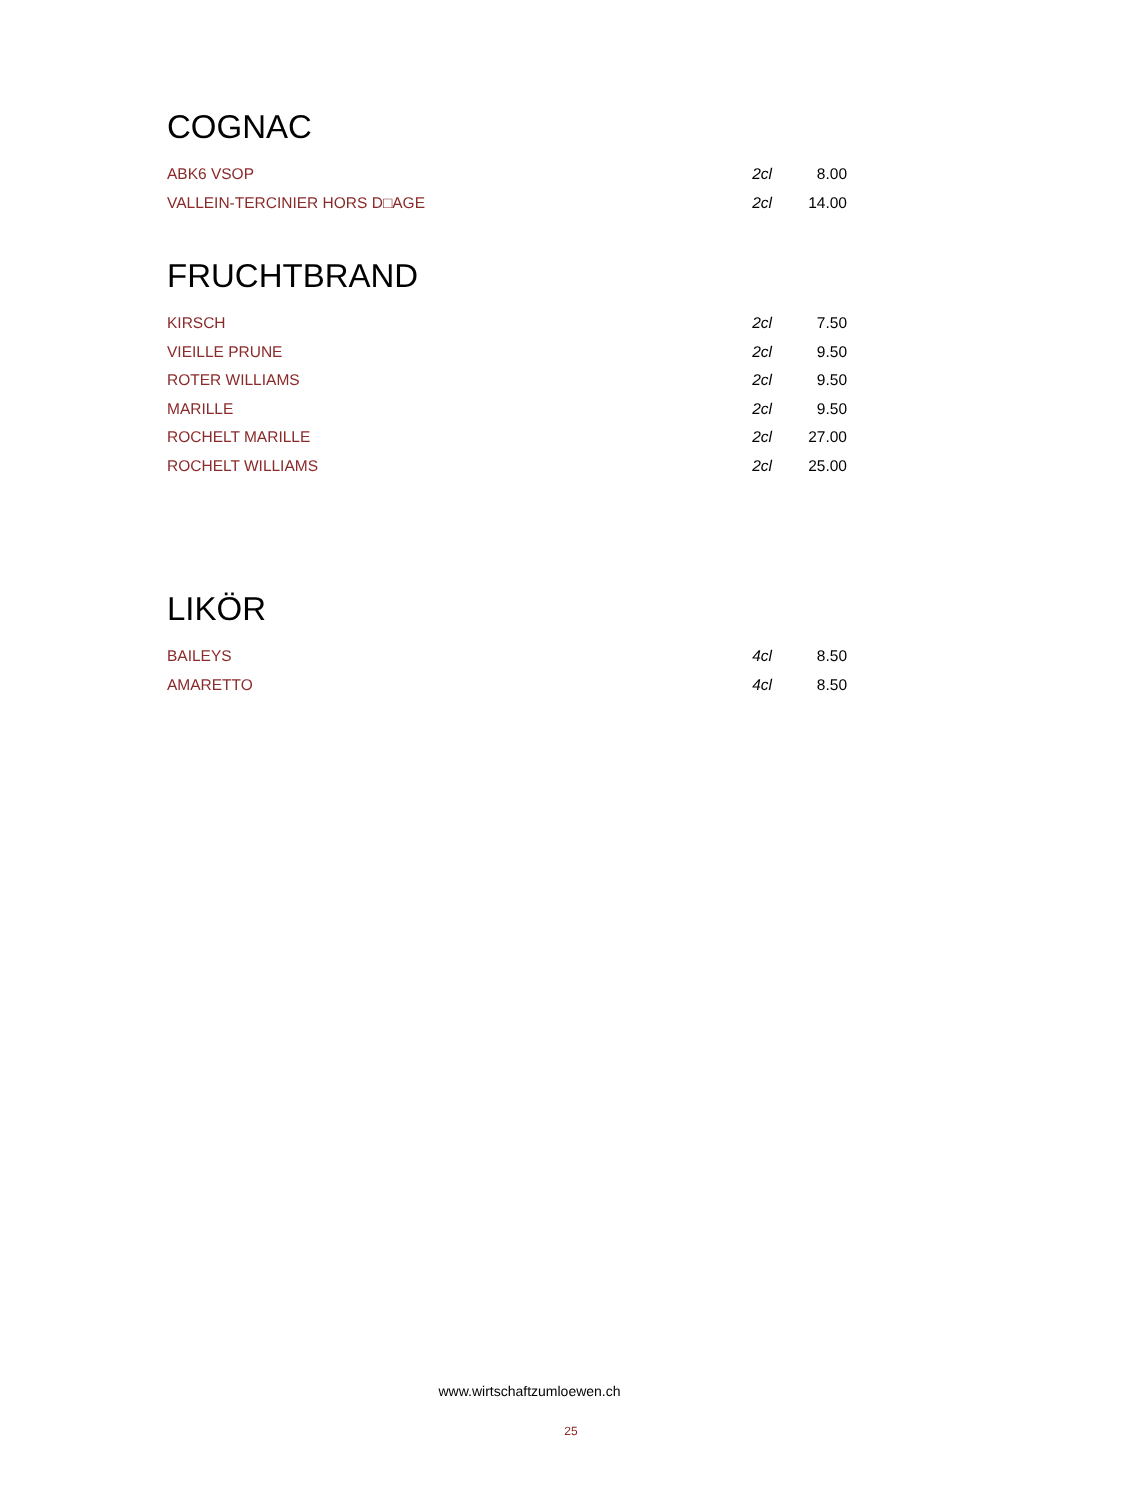COGNAC
| ABK6 VSOP | 2cl | 8.00 |
| VALLEIN-TERCINIER HORS D□AGE | 2cl | 14.00 |
FRUCHTBRAND
| KIRSCH | 2cl | 7.50 |
| VIEILLE PRUNE | 2cl | 9.50 |
| ROTER WILLIAMS | 2cl | 9.50 |
| MARILLE | 2cl | 9.50 |
| ROCHELT MARILLE | 2cl | 27.00 |
| ROCHELT WILLIAMS | 2cl | 25.00 |
LIKÖR
| BAILEYS | 4cl | 8.50 |
| AMARETTO | 4cl | 8.50 |
www.wirtschaftzumloewen.ch
25